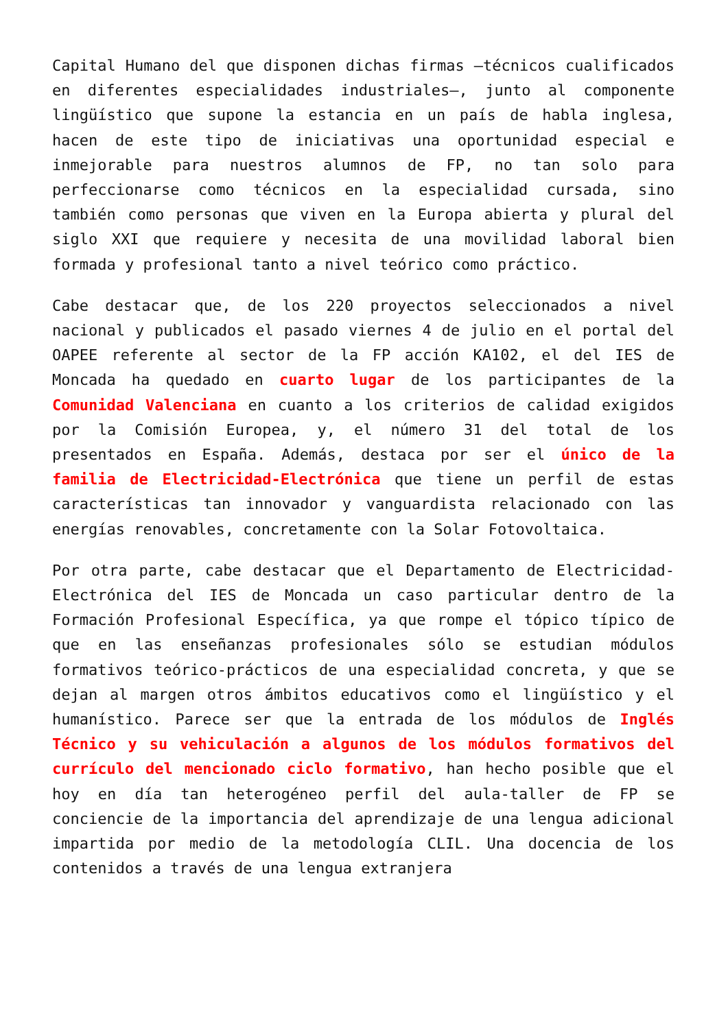Capital Humano del que disponen dichas firmas –técnicos cualificados en diferentes especialidades industriales–, junto al componente lingüístico que supone la estancia en un país de habla inglesa, hacen de este tipo de iniciativas una oportunidad especial e inmejorable para nuestros alumnos de FP, no tan solo para perfeccionarse como técnicos en la especialidad cursada, sino también como personas que viven en la Europa abierta y plural del siglo XXI que requiere y necesita de una movilidad laboral bien formada y profesional tanto a nivel teórico como práctico.
Cabe destacar que, de los 220 proyectos seleccionados a nivel nacional y publicados el pasado viernes 4 de julio en el portal del OAPEE referente al sector de la FP acción KA102, el del IES de Moncada ha quedado en cuarto lugar de los participantes de la Comunidad Valenciana en cuanto a los criterios de calidad exigidos por la Comisión Europea, y, el número 31 del total de los presentados en España. Además, destaca por ser el único de la familia de Electricidad-Electrónica que tiene un perfil de estas características tan innovador y vanguardista relacionado con las energías renovables, concretamente con la Solar Fotovoltaica.
Por otra parte, cabe destacar que el Departamento de Electricidad-Electrónica del IES de Moncada un caso particular dentro de la Formación Profesional Específica, ya que rompe el tópico típico de que en las enseñanzas profesionales sólo se estudian módulos formativos teórico-prácticos de una especialidad concreta, y que se dejan al margen otros ámbitos educativos como el lingüístico y el humanístico. Parece ser que la entrada de los módulos de Inglés Técnico y su vehiculación a algunos de los módulos formativos del currículo del mencionado ciclo formativo, han hecho posible que el hoy en día tan heterogéneo perfil del aula-taller de FP se conciencie de la importancia del aprendizaje de una lengua adicional impartida por medio de la metodología CLIL. Una docencia de los contenidos a través de una lengua extranjera